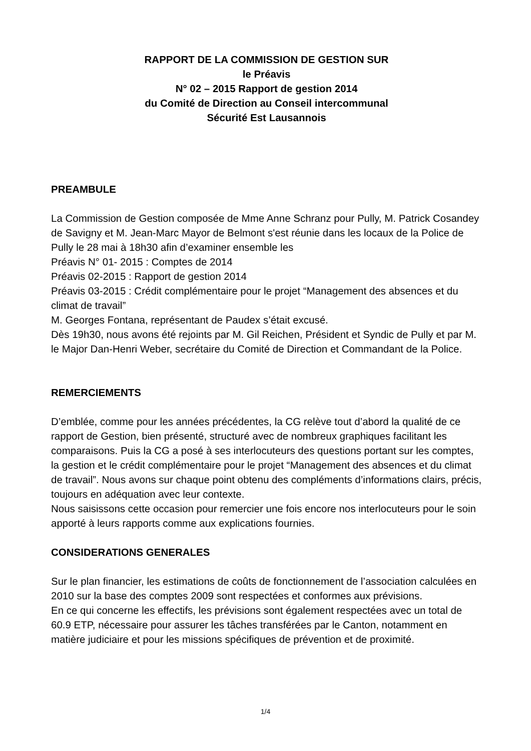RAPPORT DE LA COMMISSION DE GESTION SUR
le Préavis
N° 02 – 2015 Rapport de gestion 2014
du Comité de Direction au Conseil intercommunal
Sécurité Est Lausannois
PREAMBULE
La Commission de Gestion composée de Mme Anne Schranz pour Pully, M. Patrick Cosandey de Savigny et M. Jean-Marc Mayor de Belmont s'est réunie dans les locaux de la Police de Pully le 28 mai à 18h30 afin d’examiner ensemble les
Préavis N° 01- 2015 : Comptes de 2014
Préavis 02-2015 : Rapport de gestion 2014
Préavis 03-2015 : Crédit complémentaire pour le projet “Management des absences et du climat de travail”
M. Georges Fontana, représentant de Paudex s’était excusé.
Dès 19h30, nous avons été rejoints par M. Gil Reichen, Président et Syndic de Pully et par M. le Major Dan-Henri Weber, secrétaire du Comité de Direction et Commandant de la Police.
REMERCIEMENTS
D’emblée, comme pour les années précédentes, la CG relève tout d’abord la qualité de ce rapport de Gestion, bien présenté, structuré avec de nombreux graphiques facilitant les comparaisons. Puis la CG a posé à ses interlocuteurs des questions portant sur les comptes, la gestion et le crédit complémentaire pour le projet “Management des absences et du climat de travail”. Nous avons sur chaque point obtenu des compléments d’informations clairs, précis, toujours en adéquation avec leur contexte.
Nous saisissons cette occasion pour remercier une fois encore nos interlocuteurs pour le soin apporté à leurs rapports comme aux explications fournies.
CONSIDERATIONS GENERALES
Sur le plan financier, les estimations de coûts de fonctionnement de l’association calculées en 2010 sur la base des comptes 2009 sont respectées et conformes aux prévisions.
En ce qui concerne les effectifs, les prévisions sont également respectées avec un total de 60.9 ETP, nécessaire pour assurer les tâches transférées par le Canton, notamment en matière judiciaire et pour les missions spécifiques de prévention et de proximité.
1/4